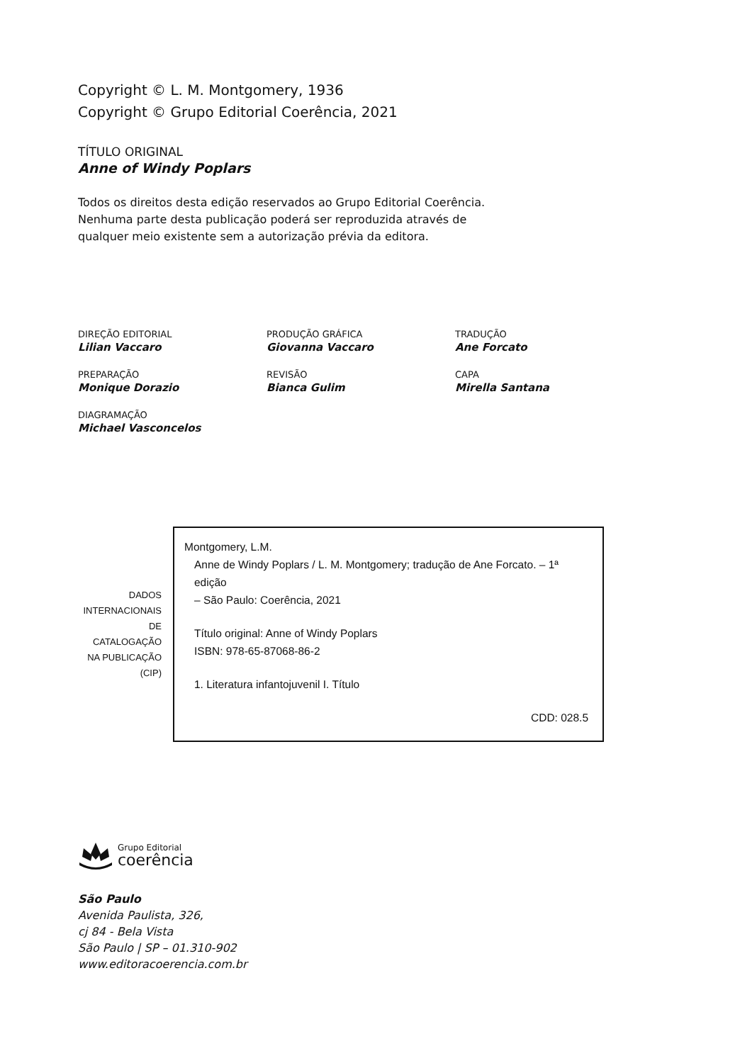Copyright © L. M. Montgomery, 1936
Copyright © Grupo Editorial Coerência, 2021
TÍTULO ORIGINAL
Anne of Windy Poplars
Todos os direitos desta edição reservados ao Grupo Editorial Coerência.
Nenhuma parte desta publicação poderá ser reproduzida através de
qualquer meio existente sem a autorização prévia da editora.
DIREÇÃO EDITORIAL
Lilian Vaccaro
PRODUÇÃO GRÁFICA
Giovanna Vaccaro
TRADUÇÃO
Ane Forcato
PREPARAÇÃO
Monique Dorazio
REVISÃO
Bianca Gulim
CAPA
Mirella Santana
DIAGRAMAÇÃO
Michael Vasconcelos
DADOS INTERNACIONAIS DE CATALOGAÇÃO NA PUBLICAÇÃO (CIP)
Montgomery, L.M.
Anne de Windy Poplars / L. M. Montgomery; tradução de Ane Forcato. – 1ª edição
– São Paulo: Coerência, 2021
Título original: Anne of Windy Poplars
ISBN: 978-65-87068-86-2
1. Literatura infantojuvenil I. Título
CDD: 028.5
Grupo Editorial
coerência
São Paulo
Avenida Paulista, 326,
cj 84 - Bela Vista
São Paulo | SP – 01.310-902
www.editoracoerencia.com.br